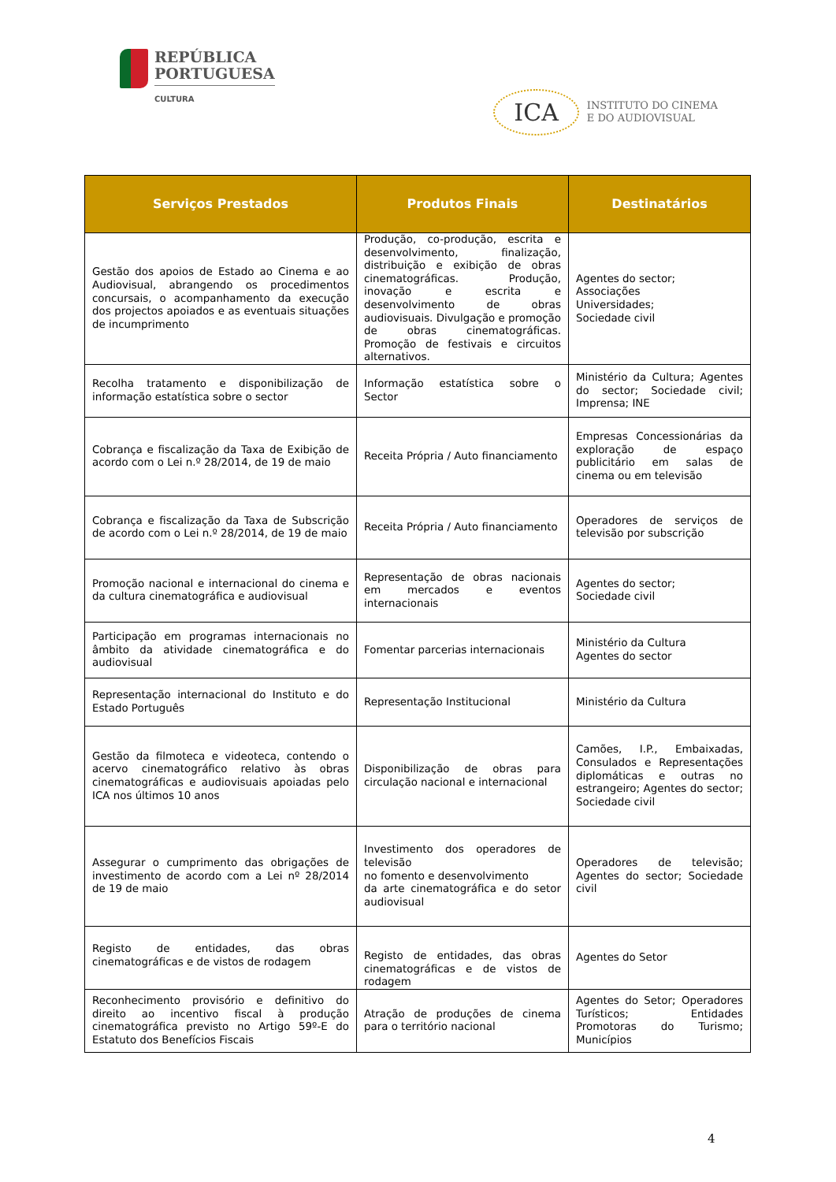REPÚBLICA
PORTUGUESA
CULTURA
ICA
INSTITUTO DO CINEMA
E DO AUDIOVISUAL
| Serviços Prestados | Produtos Finais | Destinatários |
| --- | --- | --- |
| Gestão dos apoios de Estado ao Cinema e ao Audiovisual, abrangendo os procedimentos concursais, o acompanhamento da execução dos projectos apoiados e as eventuais situações de incumprimento | Produção, co-produção, escrita e desenvolvimento, finalização, distribuição e exibição de obras cinematográficas. Produção, inovação e escrita e desenvolvimento de obras audiovisuais. Divulgação e promoção de obras cinematográficas. Promoção de festivais e circuitos alternativos. | Agentes do sector; Associações Universidades; Sociedade civil |
| Recolha tratamento e disponibilização de informação estatística sobre o sector | Informação estatística sobre o Sector | Ministério da Cultura; Agentes do sector; Sociedade civil; Imprensa; INE |
| Cobrança e fiscalização da Taxa de Exibição de acordo com o Lei n.º 28/2014, de 19 de maio | Receita Própria / Auto financiamento | Empresas Concessionárias da exploração de espaço publicitário em salas de cinema ou em televisão |
| Cobrança e fiscalização da Taxa de Subscrição de acordo com o Lei n.º 28/2014, de 19 de maio | Receita Própria / Auto financiamento | Operadores de serviços de televisão por subscrição |
| Promoção nacional e internacional do cinema e da cultura cinematográfica e audiovisual | Representação de obras nacionais em mercados e eventos internacionais | Agentes do sector; Sociedade civil |
| Participação em programas internacionais no âmbito da atividade cinematográfica e do audiovisual | Fomentar parcerias internacionais | Ministério da Cultura Agentes do sector |
| Representação internacional do Instituto e do Estado Português | Representação Institucional | Ministério da Cultura |
| Gestão da filmoteca e videoteca, contendo o acervo cinematográfico relativo às obras cinematográficas e audiovisuais apoiadas pelo ICA nos últimos 10 anos | Disponibilização de obras para circulação nacional e internacional | Camões, I.P., Embaixadas, Consulados e Representações diplomáticas e outras no estrangeiro; Agentes do sector; Sociedade civil |
| Assegurar o cumprimento das obrigações de investimento de acordo com a Lei nº 28/2014 de 19 de maio | Investimento dos operadores de televisão no fomento e desenvolvimento da arte cinematográfica e do setor audiovisual | Operadores de televisão; Agentes do sector; Sociedade civil |
| Registo de entidades, das obras cinematográficas e de vistos de rodagem | Registo de entidades, das obras cinematográficas e de vistos de rodagem | Agentes do Setor |
| Reconhecimento provisório e definitivo do direito ao incentivo fiscal à produção cinematográfica previsto no Artigo 59º-E do Estatuto dos Benefícios Fiscais | Atração de produções de cinema para o território nacional | Agentes do Setor; Operadores Turísticos; Entidades Promotoras do Turismo; Municípios |
4